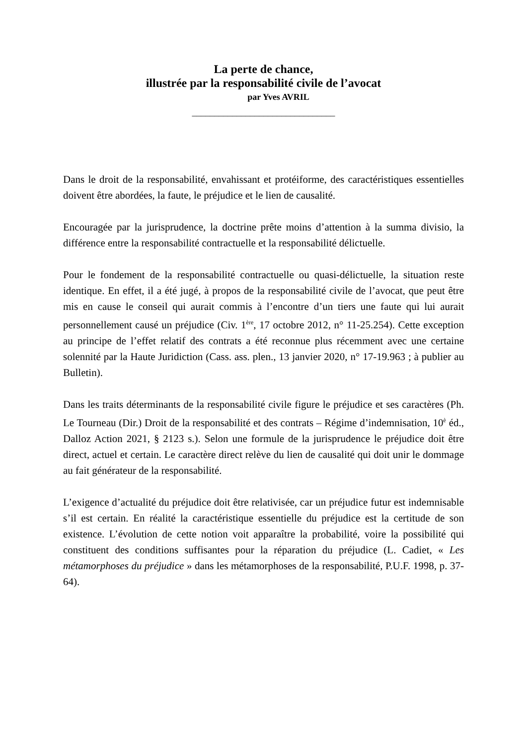La perte de chance,
illustrée par la responsabilité civile de l’avocat
par Yves AVRIL
________________________________
Dans le droit de la responsabilité, envahissant et protéiforme, des caractéristiques essentielles doivent être abordées, la faute, le préjudice et le lien de causalité.
Encouragée par la jurisprudence, la doctrine prête moins d’attention à la summa divisio, la différence entre la responsabilité contractuelle et la responsabilité délictuelle.
Pour le fondement de la responsabilité contractuelle ou quasi-délictuelle, la situation reste identique. En effet, il a été jugé, à propos de la responsabilité civile de l’avocat, que peut être mis en cause le conseil qui aurait commis à l’encontre d’un tiers une faute qui lui aurait personnellement causé un préjudice (Civ. 1<sup>ère</sup>, 17 octobre 2012, n° 11-25.254). Cette exception au principe de l’effet relatif des contrats a été reconnue plus récemment avec une certaine solennité par la Haute Juridiction (Cass. ass. plen., 13 janvier 2020, n° 17-19.963 ; à publier au Bulletin).
Dans les traits déterminants de la responsabilité civile figure le préjudice et ses caractères (Ph. Le Tourneau (Dir.) Droit de la responsabilité et des contrats – Régime d’indemnisation, 10<sup>è</sup> éd., Dalloz Action 2021, § 2123 s.). Selon une formule de la jurisprudence le préjudice doit être direct, actuel et certain. Le caractère direct relève du lien de causalité qui doit unir le dommage au fait générateur de la responsabilité.
L’exigence d’actualité du préjudice doit être relativisée, car un préjudice futur est indemnisable s’il est certain. En réalité la caractéristique essentielle du préjudice est la certitude de son existence. L’évolution de cette notion voit apparaître la probabilité, voire la possibilité qui constituent des conditions suffisantes pour la réparation du préjudice (L. Cadiet, « Les métamorphoses du préjudice » dans les métamorphoses de la responsabilité, P.U.F. 1998, p. 37-64).